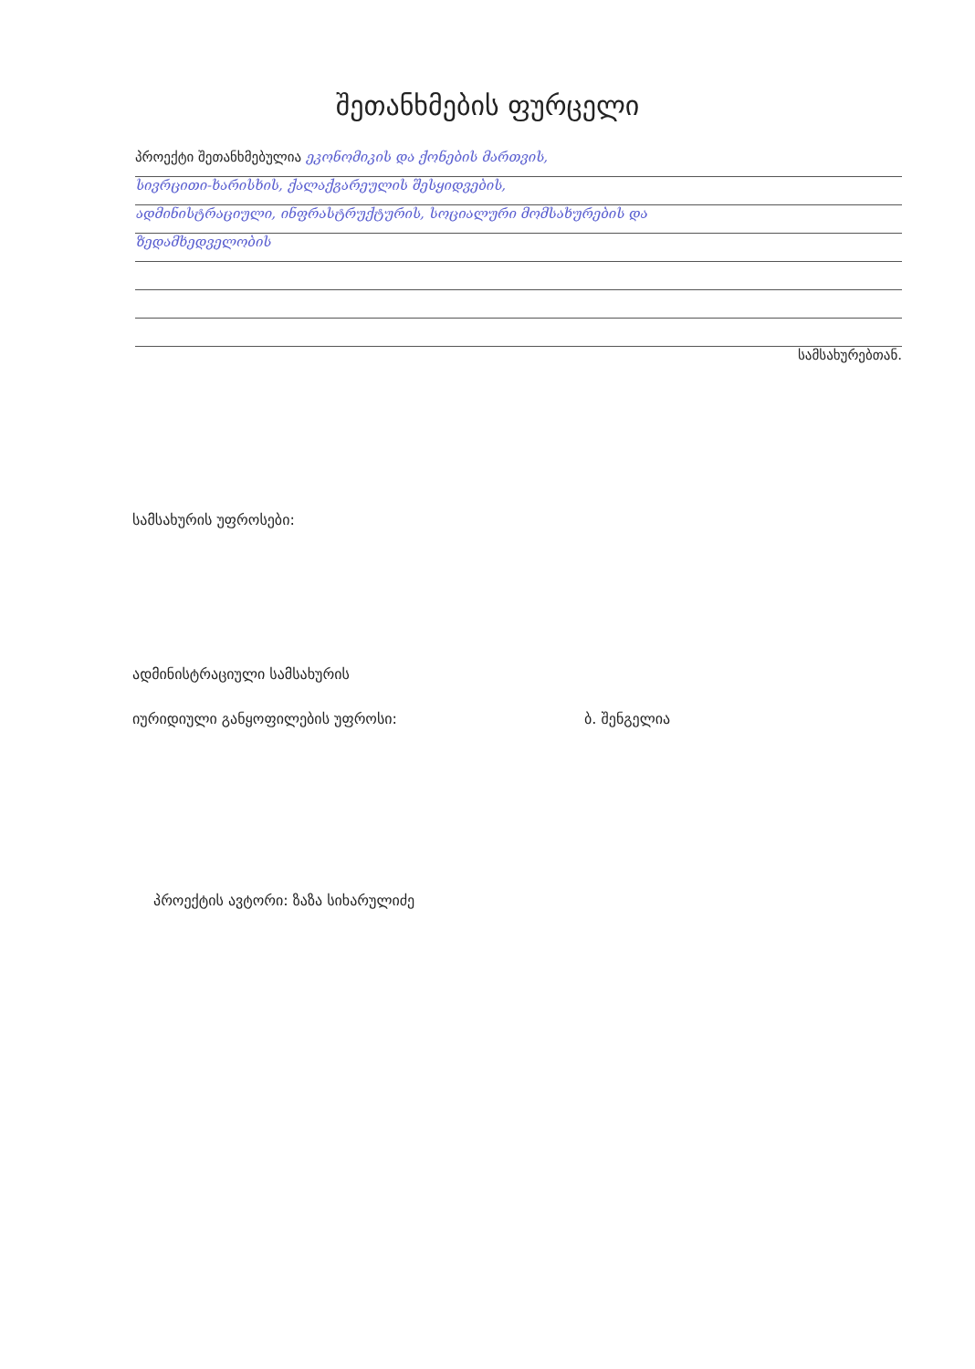შეთანხმების ფურცელი
პროექტი შეთანხმებულია ეკონომიკის და ქონების მართვის,
სივრცითი-ხარისხის, ქალაქგარეულის შესყიდვების,
ადმინისტრაციული, ინფრასტრუქტურის, სოციალური მომსახურების და
ზედამხედველობის
სამსახურებთან.
სამსახურის უფროსები:
ადმინისტრაციული სამსახურის
იურიდიული განყოფილების უფროსი: ბ. შენგელია
პროექტის ავტორი: ზაზა სიხარულიძე